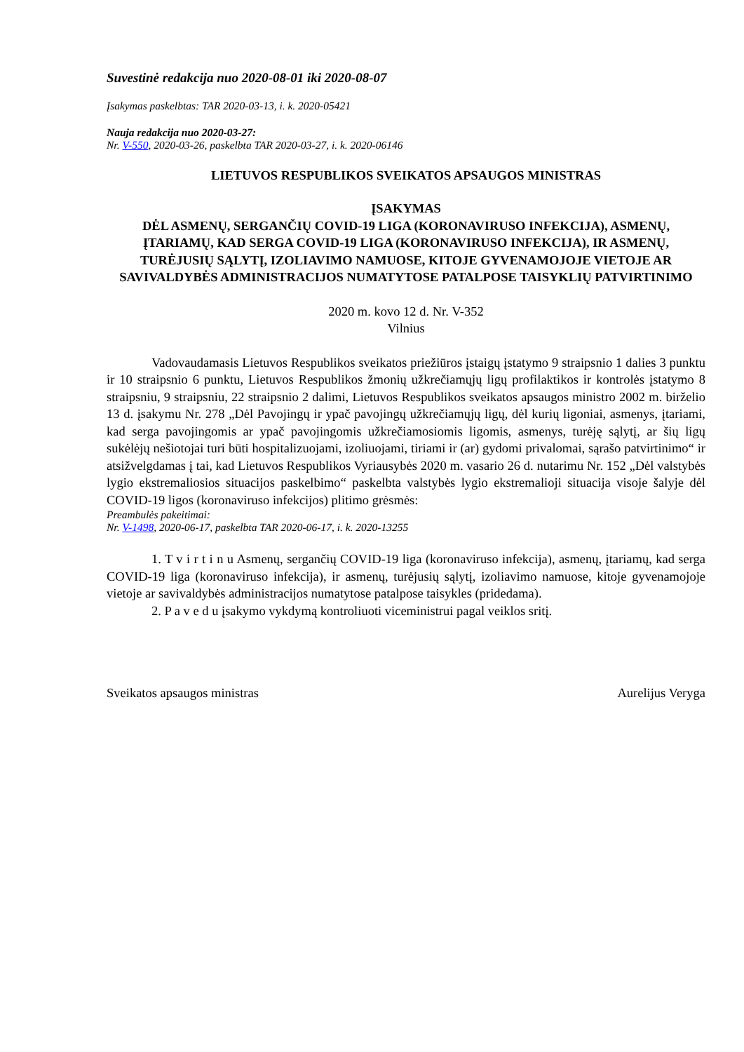Suvestinė redakcija nuo 2020-08-01 iki 2020-08-07
Įsakymas paskelbtas: TAR 2020-03-13, i. k. 2020-05421
Nauja redakcija nuo 2020-03-27:
Nr. V-550, 2020-03-26, paskelbta TAR 2020-03-27, i. k. 2020-06146
LIETUVOS RESPUBLIKOS SVEIKATOS APSAUGOS MINISTRAS
ĮSAKYMAS
DĖL ASMENŲ, SERGANČIŲ COVID-19 LIGA (KORONAVIRUSO INFEKCIJA), ASMENŲ, ĮTARIAMŲ, KAD SERGA COVID-19 LIGA (KORONAVIRUSO INFEKCIJA), IR ASMENŲ, TURĖJUSIŲ SĄLYTĮ, IZOLIAVIMO NAMUOSE, KITOJE GYVENAMOJOJE VIETOJE AR SAVIVALDYBĖS ADMINISTRACIJOS NUMATYTOSE PATALPOSE TAISYKLIŲ PATVIRTINIMO
2020 m. kovo 12 d. Nr. V-352
Vilnius
Vadovaudamasis Lietuvos Respublikos sveikatos priežiūros įstaigų įstatymo 9 straipsnio 1 dalies 3 punktu ir 10 straipsnio 6 punktu, Lietuvos Respublikos žmonių užkrečiamųjų ligų profilaktikos ir kontrolės įstatymo 8 straipsniu, 9 straipsniu, 22 straipsnio 2 dalimi, Lietuvos Respublikos sveikatos apsaugos ministro 2002 m. birželio 13 d. įsakymu Nr. 278 „Dėl Pavojingų ir ypač pavojingų užkrečiamųjų ligų, dėl kurių ligoniai, asmenys, įtariami, kad serga pavojingomis ar ypač pavojingomis užkrečiamosiomis ligomis, asmenys, turėję sąlytį, ar šių ligų sukėlėjų nešiotojai turi būti hospitalizuojami, izoliuojami, tiriami ir (ar) gydomi privalomai, sąrašo patvirtinimo“ ir atsižvelgdamas į tai, kad Lietuvos Respublikos Vyriausybės 2020 m. vasario 26 d. nutarimu Nr. 152 „Dėl valstybės lygio ekstremaliosios situacijos paskelbimo“ paskelbta valstybės lygio ekstremalioji situacija visoje šalyje dėl COVID-19 ligos (koronaviruso infekcijos) plitimo grėsmės:
Preambulės pakeitimai:
Nr. V-1498, 2020-06-17, paskelbta TAR 2020-06-17, i. k. 2020-13255
1. T v i r t i n u Asmenų, sergančių COVID-19 liga (koronaviruso infekcija), asmenų, įtariamų, kad serga COVID-19 liga (koronaviruso infekcija), ir asmenų, turėjusių sąlytį, izoliavimo namuose, kitoje gyvenamojoje vietoje ar savivaldybės administracijos numatytose patalpose taisykles (pridedama).
2. P a v e d u įsakymo vykdymą kontroliuoti viceministrui pagal veiklos sritį.
Sveikatos apsaugos ministras Aurelijus Veryga